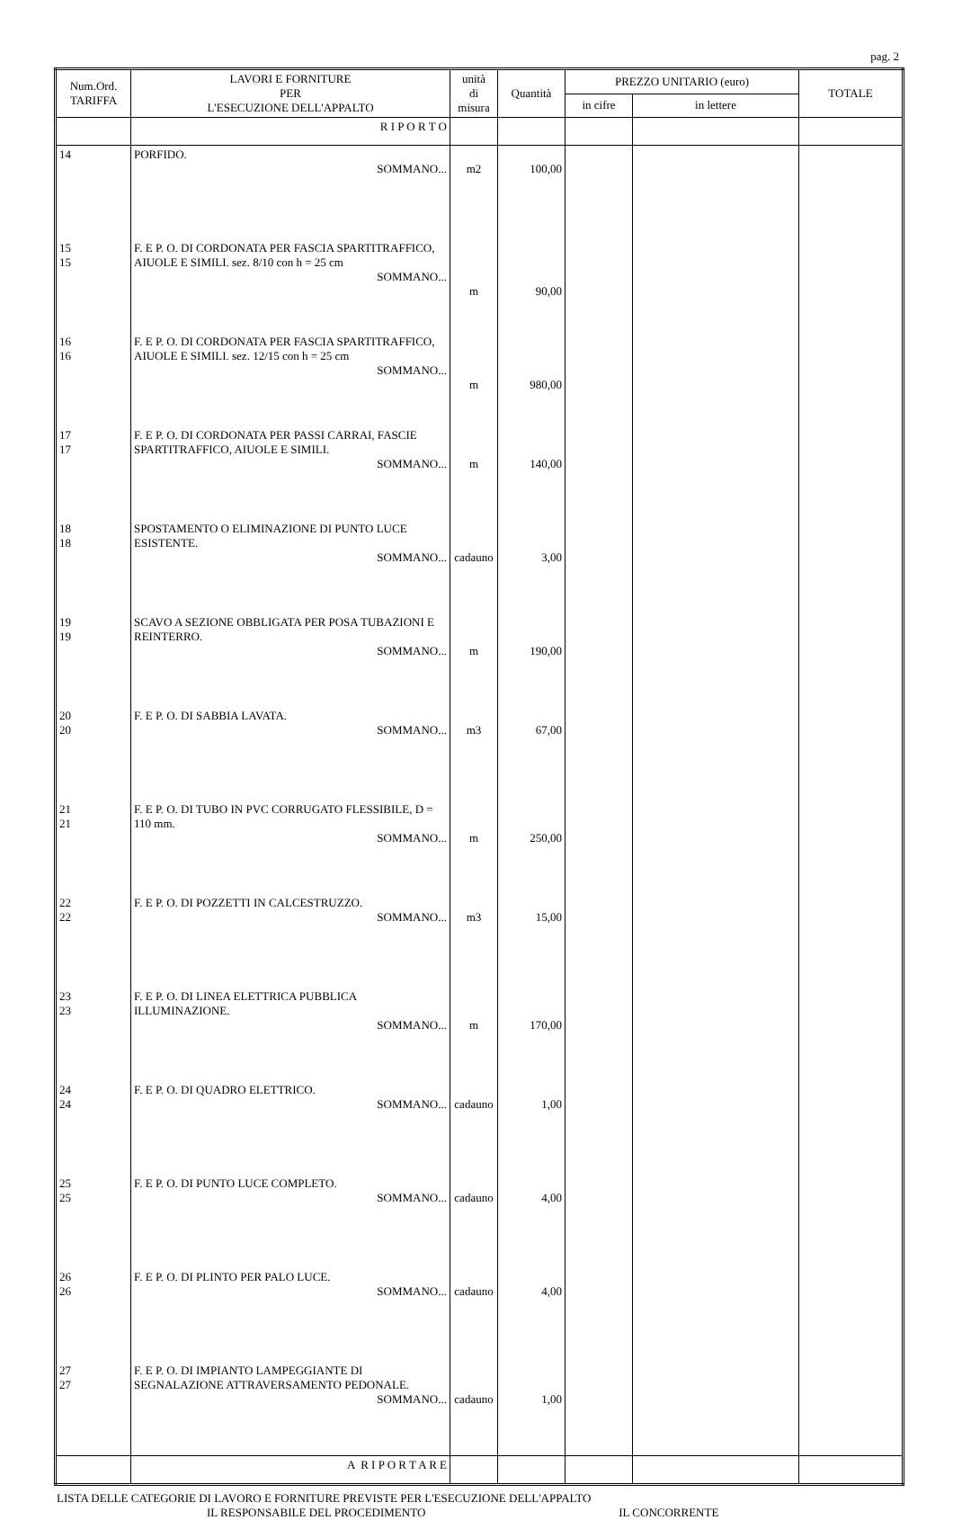pag. 2
| Num.Ord. TARIFFA | LAVORI E FORNITURE PER L'ESECUZIONE DELL'APPALTO | unità di misura | Quantità | PREZZO UNITARIO (euro) | | TOTALE |
| --- | --- | --- | --- | --- | --- | --- |
| | | | | in cifre | in lettere | |
| | R I P O R T O | | | | | |
| 14 | PORFIDO. SOMMANO... | m2 | 100,00 | | | |
| 15 15 | F. E P. O. DI CORDONATA PER FASCIA SPARTITRAFFICO, AIUOLE E SIMILI. sez. 8/10 con h = 25 cm SOMMANO... | m | 90,00 | | | |
| 16 16 | F. E P. O. DI CORDONATA PER FASCIA SPARTITRAFFICO, AIUOLE E SIMILI. sez. 12/15 con h = 25 cm SOMMANO... | m | 980,00 | | | |
| 17 17 | F. E P. O. DI CORDONATA PER PASSI CARRAI, FASCIE SPARTITRAFFICO, AIUOLE E SIMILI. SOMMANO... | m | 140,00 | | | |
| 18 18 | SPOSTAMENTO O ELIMINAZIONE DI PUNTO LUCE ESISTENTE. SOMMANO... | cadauno | 3,00 | | | |
| 19 19 | SCAVO A SEZIONE OBBLIGATA PER POSA TUBAZIONI E REINTERRO. SOMMANO... | m | 190,00 | | | |
| 20 20 | F. E P. O. DI SABBIA LAVATA. SOMMANO... | m3 | 67,00 | | | |
| 21 21 | F. E P. O. DI TUBO IN PVC CORRUGATO FLESSIBILE, D = 110 mm. SOMMANO... | m | 250,00 | | | |
| 22 22 | F. E P. O. DI POZZETTI IN CALCESTRUZZO. SOMMANO... | m3 | 15,00 | | | |
| 23 23 | F. E P. O. DI LINEA ELETTRICA PUBBLICA ILLUMINAZIONE. SOMMANO... | m | 170,00 | | | |
| 24 24 | F. E P. O. DI QUADRO ELETTRICO. SOMMANO... | cadauno | 1,00 | | | |
| 25 25 | F. E P. O. DI PUNTO LUCE COMPLETO. SOMMANO... | cadauno | 4,00 | | | |
| 26 26 | F. E P. O. DI PLINTO PER PALO LUCE. SOMMANO... | cadauno | 4,00 | | | |
| 27 27 | F. E P. O. DI IMPIANTO LAMPEGGIANTE DI SEGNALAZIONE ATTRAVERSAMENTO PEDONALE. SOMMANO... | cadauno | 1,00 | | | |
| | A R I P O R T A R E | | | | | |
LISTA DELLE CATEGORIE DI LAVORO E FORNITURE PREVISTE PER L'ESECUZIONE DELL'APPALTO
IL RESPONSABILE DEL PROCEDIMENTO IL CONCORRENTE